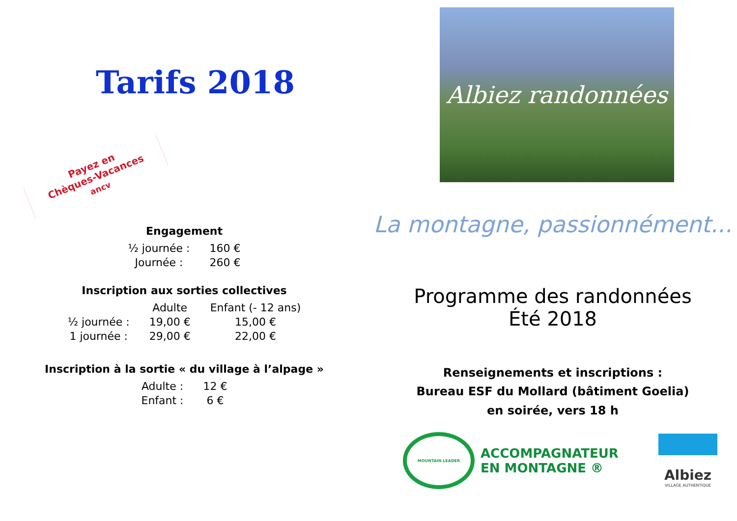Tarifs 2018
Payez en
Chèques-Vacances ancv
Engagement
| ½ journée : | 160 € |
| Journée : | 260 € |
Inscription aux sorties collectives
| | Adulte | Enfant (- 12 ans) |
| --- | --- | --- |
| ½ journée : | 19,00 € | 15,00 € |
| 1 journée : | 29,00 € | 22,00 € |
Inscription à la sortie « du village à l’alpage »
| Adulte : | 12 € |
| Enfant : | 6 € |
Albiez randonnées
La montagne, passionnément...
Programme des randonnées
Été 2018
Renseignements et inscriptions :
Bureau ESF du Mollard (bâtiment Goelia)
en soirée, vers 18 h
MOUNTAIN LEADER
ACCOMPAGNATEUR
EN MONTAGNE ®
Albiez
VILLAGE AUTHENTIQUE